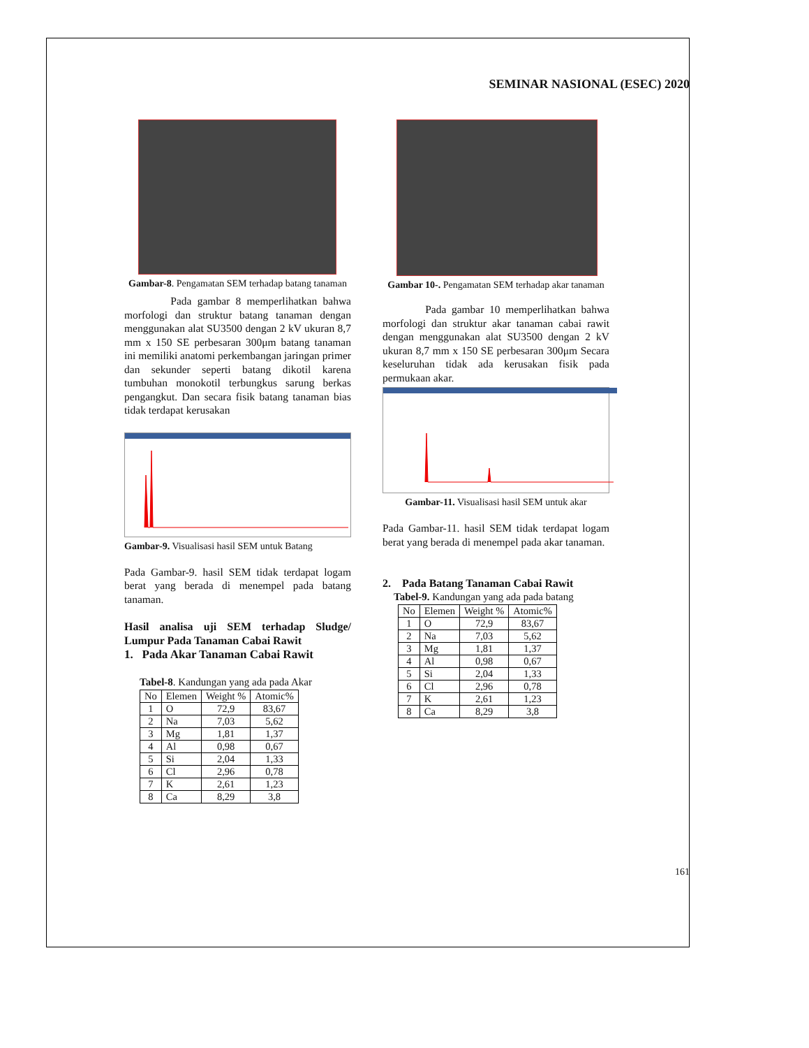SEMINAR NASIONAL (ESEC) 2020
Gambar-8. Pengamatan SEM terhadap batang tanaman
Pada gambar 8 memperlihatkan bahwa morfologi dan struktur batang tanaman dengan menggunakan alat SU3500 dengan 2 kV ukuran 8,7 mm x 150 SE perbesaran 300μm batang tanaman ini memiliki anatomi perkembangan jaringan primer dan sekunder seperti batang dikotil karena tumbuhan monokotil terbungkus sarung berkas pengangkut. Dan secara fisik batang tanaman bias tidak terdapat kerusakan
Gambar-9. Visualisasi hasil SEM untuk Batang
Pada Gambar-9. hasil SEM tidak terdapat logam berat yang berada di menempel pada batang tanaman.
Hasil analisa uji SEM terhadap Sludge/ Lumpur Pada Tanaman Cabai Rawit
1. Pada Akar Tanaman Cabai Rawit
Tabel-8. Kandungan yang ada pada Akar
| No | Elemen | Weight % | Atomic% |
| --- | --- | --- | --- |
| 1 | O | 72,9 | 83,67 |
| 2 | Na | 7,03 | 5,62 |
| 3 | Mg | 1,81 | 1,37 |
| 4 | Al | 0,98 | 0,67 |
| 5 | Si | 2,04 | 1,33 |
| 6 | Cl | 2,96 | 0,78 |
| 7 | K | 2,61 | 1,23 |
| 8 | Ca | 8,29 | 3,8 |
Gambar 10-. Pengamatan SEM terhadap akar tanaman
Pada gambar 10 memperlihatkan bahwa morfologi dan struktur akar tanaman cabai rawit dengan menggunakan alat SU3500 dengan 2 kV ukuran 8,7 mm x 150 SE perbesaran 300μm Secara keseluruhan tidak ada kerusakan fisik pada permukaan akar.
Gambar-11. Visualisasi hasil SEM untuk akar
Pada Gambar-11. hasil SEM tidak terdapat logam berat yang berada di menempel pada akar tanaman.
2. Pada Batang Tanaman Cabai Rawit
Tabel-9. Kandungan yang ada pada batang
| No | Elemen | Weight % | Atomic% |
| --- | --- | --- | --- |
| 1 | O | 72,9 | 83,67 |
| 2 | Na | 7,03 | 5,62 |
| 3 | Mg | 1,81 | 1,37 |
| 4 | Al | 0,98 | 0,67 |
| 5 | Si | 2,04 | 1,33 |
| 6 | Cl | 2,96 | 0,78 |
| 7 | K | 2,61 | 1,23 |
| 8 | Ca | 8,29 | 3,8 |
161